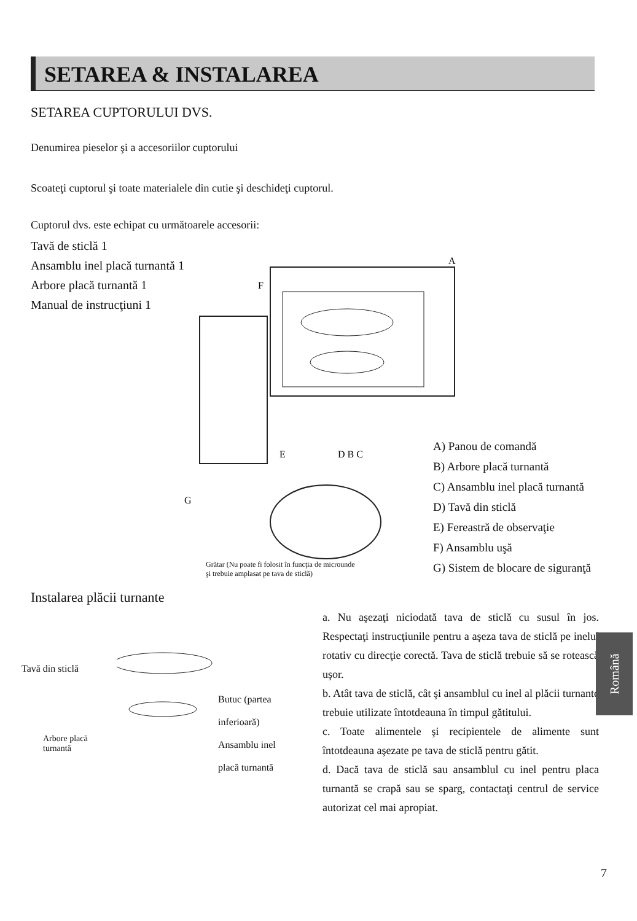SETAREA & INSTALAREA
SETAREA CUPTORULUI DVS.
Denumirea pieselor şi a accesoriilor cuptorului
Scoateţi cuptorul şi toate materialele din cutie şi deschideţi cuptorul.
Cuptorul dvs. este echipat cu următoarele accesorii:
Tavă de sticlă 1
Ansamblu inel placă turnantă 1
Arbore placă turnantă 1
Manual de instrucţiuni 1
A
F
E
D B C
G
A) Panou de comandă
B) Arbore placă turnantă
C) Ansamblu inel placă turnantă
D) Tavă din sticlă
E) Fereastră de observaţie
F) Ansamblu uşă
G) Sistem de blocare de siguranţă
Grătar (Nu poate fi folosit în funcţia de microunde
şi trebuie amplasat pe tava de sticlă)
Instalarea plăcii turnante
Tavă din sticlă
Arbore placă
turnantă
Butuc (partea
inferioară)
Ansamblu inel
placă turnantă
a. Nu aşezaţi niciodată tava de sticlă cu susul în jos. Respectaţi instrucţiunile pentru a aşeza tava de sticlă pe inelul rotativ cu direcţie corectă. Tava de sticlă trebuie să se rotească uşor.
b. Atât tava de sticlă, cât şi ansamblul cu inel al plăcii turnante trebuie utilizate întotdeauna în timpul gătitului.
c. Toate alimentele şi recipientele de alimente sunt întotdeauna aşezate pe tava de sticlă pentru gătit.
d. Dacă tava de sticlă sau ansamblul cu inel pentru placa turnantă se crapă sau se sparg, contactaţi centrul de service autorizat cel mai apropiat.
Română
7